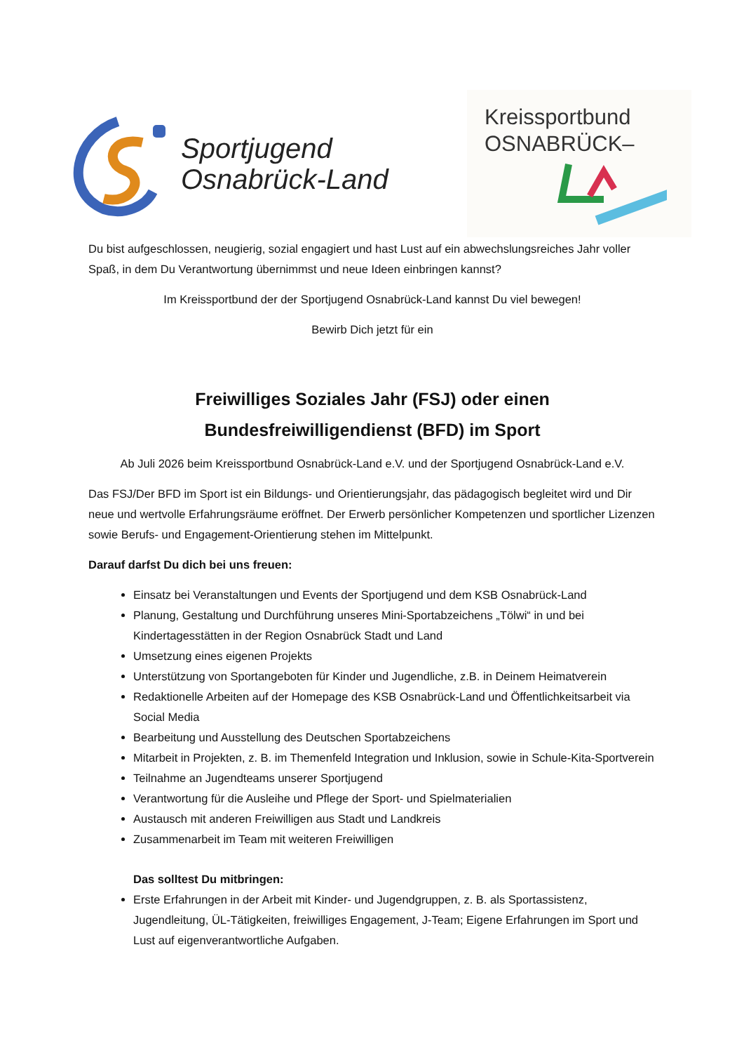Sportjugend
Osnabrück-Land
Kreissportbund
OSNABRÜCK–
Du bist aufgeschlossen, neugierig, sozial engagiert und hast Lust auf ein abwechslungsreiches Jahr voller Spaß, in dem Du Verantwortung übernimmst und neue Ideen einbringen kannst?
Im Kreissportbund der der Sportjugend Osnabrück-Land kannst Du viel bewegen!
Bewirb Dich jetzt für ein
Freiwilliges Soziales Jahr (FSJ) oder einen
Bundesfreiwilligendienst (BFD) im Sport
Ab Juli 2026 beim Kreissportbund Osnabrück-Land e.V. und der Sportjugend Osnabrück-Land e.V.
Das FSJ/Der BFD im Sport ist ein Bildungs- und Orientierungsjahr, das pädagogisch begleitet wird und Dir neue und wertvolle Erfahrungsräume eröffnet. Der Erwerb persönlicher Kompetenzen und sportlicher Lizenzen sowie Berufs- und Engagement-Orientierung stehen im Mittelpunkt.
Darauf darfst Du dich bei uns freuen:
Einsatz bei Veranstaltungen und Events der Sportjugend und dem KSB Osnabrück-Land
Planung, Gestaltung und Durchführung unseres Mini-Sportabzeichens „Tölwi“ in und bei Kindertagesstätten in der Region Osnabrück Stadt und Land
Umsetzung eines eigenen Projekts
Unterstützung von Sportangeboten für Kinder und Jugendliche, z.B. in Deinem Heimatverein
Redaktionelle Arbeiten auf der Homepage des KSB Osnabrück-Land und Öffentlichkeitsarbeit via Social Media
Bearbeitung und Ausstellung des Deutschen Sportabzeichens
Mitarbeit in Projekten, z. B. im Themenfeld Integration und Inklusion, sowie in Schule-Kita-Sportverein
Teilnahme an Jugendteams unserer Sportjugend
Verantwortung für die Ausleihe und Pflege der Sport- und Spielmaterialien
Austausch mit anderen Freiwilligen aus Stadt und Landkreis
Zusammenarbeit im Team mit weiteren Freiwilligen
Das solltest Du mitbringen:
Erste Erfahrungen in der Arbeit mit Kinder- und Jugendgruppen, z. B. als Sportassistenz, Jugendleitung, ÜL-Tätigkeiten, freiwilliges Engagement, J-Team; Eigene Erfahrungen im Sport und Lust auf eigenverantwortliche Aufgaben.